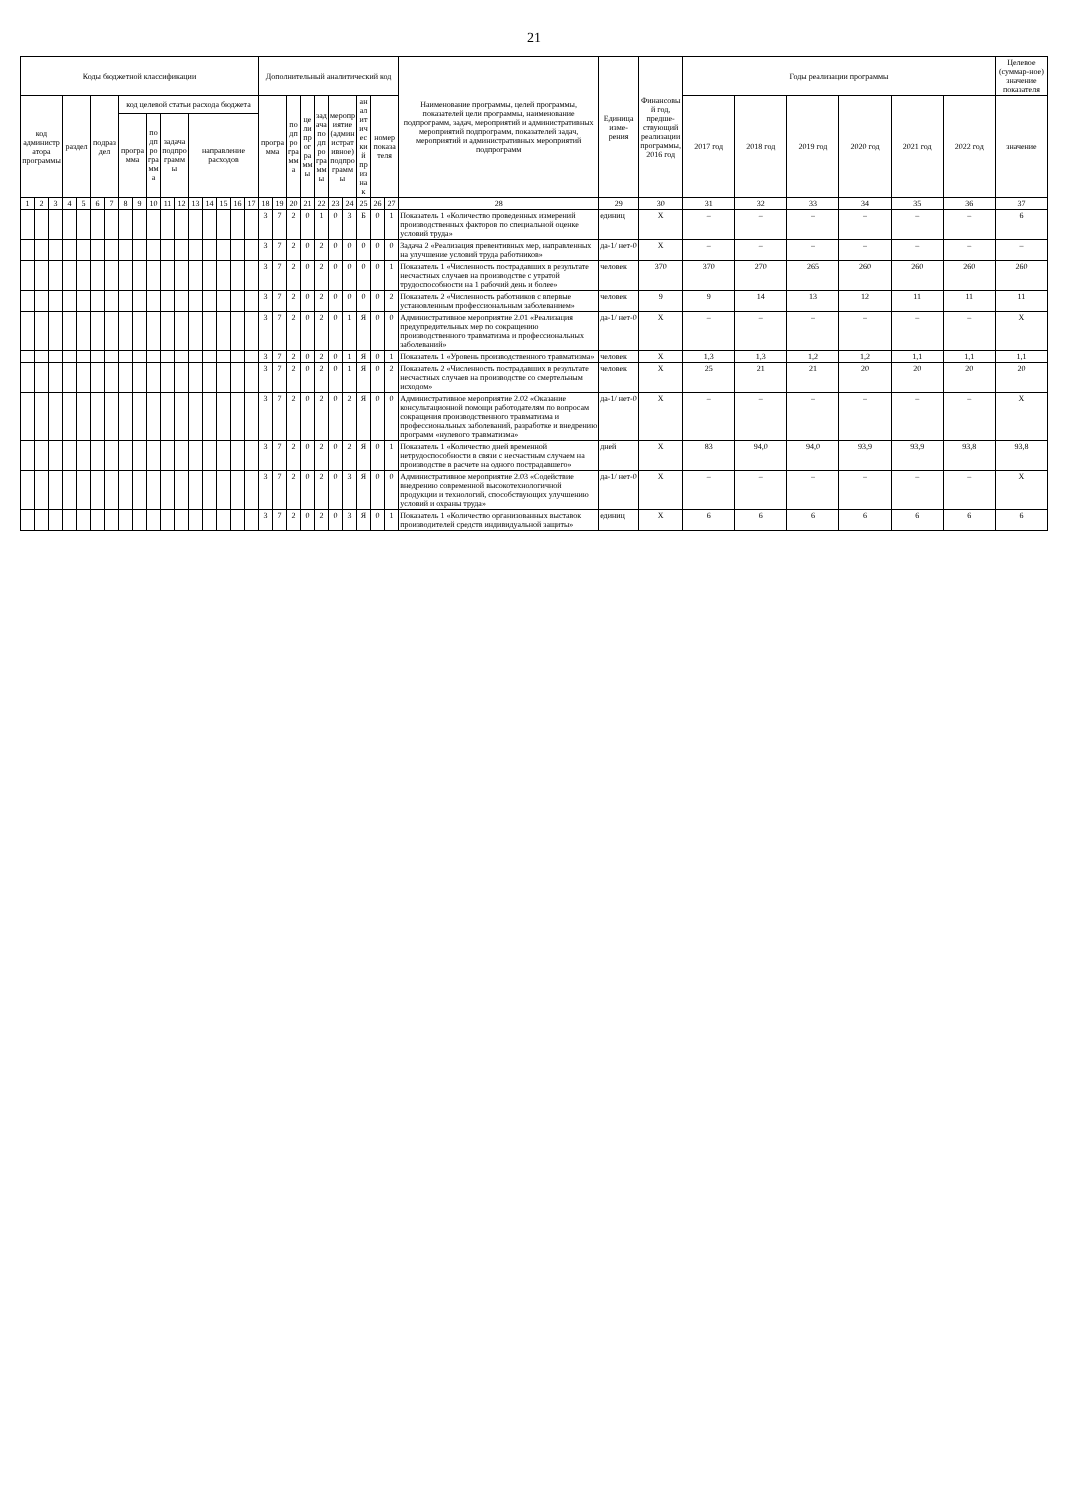21
| Коды бюджетной классификации | | | | | | | | | | | | | | | | | Дополнительный аналитический код | | | | | | | | | | Наименование программы, целей программы, показателей цели программы, наименование подпрограмм, задач, мероприятий и административных мероприятий подпрограмм, показателей задач, мероприятий и административных мероприятий подпрограмм | Единица изме-рения | Финансовый год, предше-ствующий реализации программы, 2016 год | Годы реализации программы | | | | | | Целевое (суммар-ное) значение показателя |
| --- | --- | --- | --- | --- | --- | --- | --- | --- | --- | --- | --- | --- | --- | --- | --- | --- | --- | --- | --- | --- | --- | --- | --- | --- | --- | --- | --- | --- | --- | --- | --- | --- | --- | --- | --- | --- |
| код администратора программы | | | раздел | | подраздел | | код целевой статьи расхода бюджета | | | | | | | | | | программа | | подпрограмма | цели программы | задача подпрограммы | мероприятие (административное) подпрограммы | | аналитический признак | номер показателя | | | | | 2017 год | 2018 год | 2019 год | 2020 год | 2021 год | 2022 год | значение |
| | | | | | | | программа | | подпрограмма | задача подпрограммы | | направление расходов | | | | | | | | | | | | | | | | | | | | | | | | |
| 1 | 2 | 3 | 4 | 5 | 6 | 7 | 8 | 9 | 10 | 11 | 12 | 13 | 14 | 15 | 16 | 17 | 18 | 19 | 20 | 21 | 22 | 23 | 24 | 25 | 26 | 27 | 28 | 29 | 30 | 31 | 32 | 33 | 34 | 35 | 36 | 37 |
| | | | | | | | | | | | | | | | | | 3 | 7 | 2 | 0 | 1 | 0 | 3 | Б | 0 | 1 | Показатель 1 «Количество проведенных измерений производственных факторов по специальной оценке условий труда» | единиц | Х | – | – | – | – | – | – | 6 |
| | | | | | | | | | | | | | | | | | 3 | 7 | 2 | 0 | 2 | 0 | 0 | 0 | 0 | 0 | Задача 2 «Реализация превентивных мер, направленных на улучшение условий труда работников» | да-1/ нет-0 | Х | – | – | – | – | – | – | – |
| | | | | | | | | | | | | | | | | | 3 | 7 | 2 | 0 | 2 | 0 | 0 | 0 | 0 | 1 | Показатель 1 «Численность пострадавших в результате несчастных случаев на производстве с утратой трудоспособности на 1 рабочий день и более» | человек | 370 | 370 | 270 | 265 | 260 | 260 | 260 | 260 |
| | | | | | | | | | | | | | | | | | 3 | 7 | 2 | 0 | 2 | 0 | 0 | 0 | 0 | 2 | Показатель 2 «Численность работников с впервые установленным профессиональным заболеванием» | человек | 9 | 9 | 14 | 13 | 12 | 11 | 11 | 11 |
| | | | | | | | | | | | | | | | | | 3 | 7 | 2 | 0 | 2 | 0 | 1 | Я | 0 | 0 | Административное мероприятие 2.01 «Реализация предупредительных мер по сокращению производственного травматизма и профессиональных заболеваний» | да-1/ нет-0 | Х | – | – | – | – | – | – | Х |
| | | | | | | | | | | | | | | | | | 3 | 7 | 2 | 0 | 2 | 0 | 1 | Я | 0 | 1 | Показатель 1 «Уровень производственного травматизма» | человек | Х | 1,3 | 1,3 | 1,2 | 1,2 | 1,1 | 1,1 | 1,1 |
| | | | | | | | | | | | | | | | | | 3 | 7 | 2 | 0 | 2 | 0 | 1 | Я | 0 | 2 | Показатель 2 «Численность пострадавших в результате несчастных случаев на производстве со смертельным исходом» | человек | Х | 25 | 21 | 21 | 20 | 20 | 20 | 20 |
| | | | | | | | | | | | | | | | | | 3 | 7 | 2 | 0 | 2 | 0 | 2 | Я | 0 | 0 | Административное мероприятие 2.02 «Оказание консультационной помощи работодателям по вопросам сокращения производственного травматизма и профессиональных заболеваний, разработке и внедрению программ «нулевого травматизма» | да-1/ нет-0 | Х | – | – | – | – | – | – | Х |
| | | | | | | | | | | | | | | | | | 3 | 7 | 2 | 0 | 2 | 0 | 2 | Я | 0 | 1 | Показатель 1 «Количество дней временной нетрудоспособности в связи с несчастным случаем на производстве в расчете на одного пострадавшего» | дней | Х | 83 | 94,0 | 94,0 | 93,9 | 93,9 | 93,8 | 93,8 |
| | | | | | | | | | | | | | | | | | 3 | 7 | 2 | 0 | 2 | 0 | 3 | Я | 0 | 0 | Административное мероприятие 2.03 «Содействие внедрению современной высокотехнологичной продукции и технологий, способствующих улучшению условий и охраны труда» | да-1/ нет-0 | Х | – | – | – | – | – | – | Х |
| | | | | | | | | | | | | | | | | | 3 | 7 | 2 | 0 | 2 | 0 | 3 | Я | 0 | 1 | Показатель 1 «Количество организованных выставок производителей средств индивидуальной защиты» | единиц | Х | 6 | 6 | 6 | 6 | 6 | 6 | 6 |